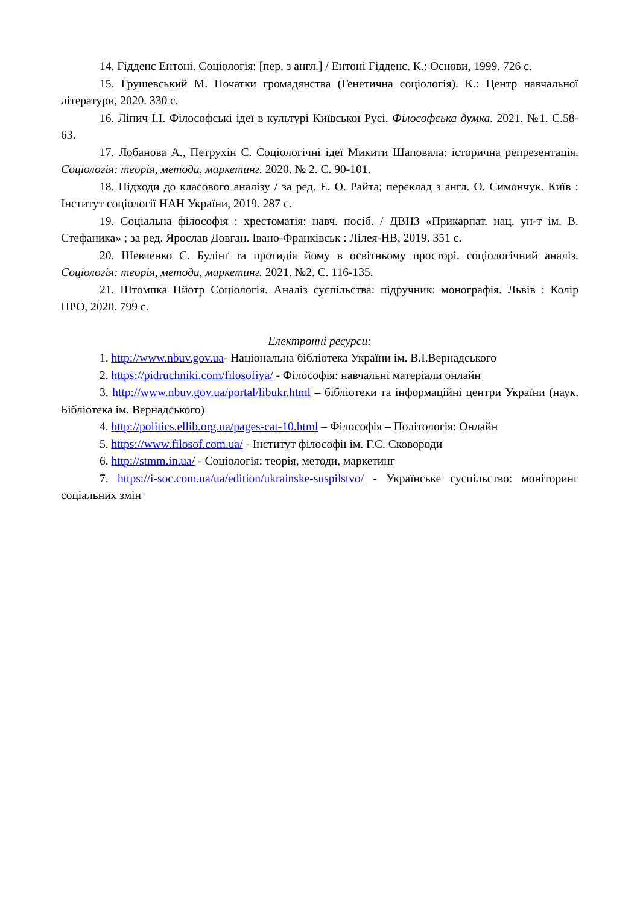14. Гідденс Ентоні. Соціологія: [пер. з англ.] / Ентоні Гідденс. К.: Основи, 1999. 726 с.
15. Грушевський М. Початки громадянства (Генетична соціологія). К.: Центр навчальної літератури, 2020. 330 с.
16. Ліпич І.І. Філософські ідеї в культурі Київської Русі. Філософська думка. 2021. №1. С.58-63.
17. Лобанова А., Петрухін С. Соціологічні ідеї Микити Шаповала: історична репрезентація. Соціологія: теорія, методи, маркетинг. 2020. № 2. С. 90-101.
18. Підходи до класового аналізу / за ред. Е. О. Райта; переклад з англ. О. Симончук. Київ : Інститут соціології НАН України, 2019. 287 с.
19. Соціальна філософія : хрестоматія: навч. посіб. / ДВНЗ «Прикарпат. нац. ун-т ім. В. Стефаника» ; за ред. Ярослав Довган. Івано-Франківськ : Лілея-НВ, 2019. 351 с.
20. Шевченко С. Булінґ та протидія йому в освітньому просторі. соціологічний аналіз. Соціологія: теорія, методи, маркетинг. 2021. №2. С. 116-135.
21. Штомпка Пйотр Соціологія. Аналіз суспільства: підручник: монографія. Львів : Колір ПРО, 2020. 799 с.
Електронні ресурси:
1. http://www.nbuv.gov.ua- Національна бібліотека України ім. В.І.Вернадського
2. https://pidruchniki.com/filosofiya/ - Філософія: навчальні матеріали онлайн
3. http://www.nbuv.gov.ua/portal/libukr.html – бібліотеки та інформаційні центри України (наук. Бібліотека ім. Вернадського)
4. http://politics.ellib.org.ua/pages-cat-10.html – Філософія – Політологія: Онлайн
5. https://www.filosof.com.ua/ - Інститут філософії ім. Г.С. Сковороди
6. http://stmm.in.ua/ - Соціологія: теорія, методи, маркетинг
7. https://i-soc.com.ua/ua/edition/ukrainske-suspilstvo/ - Українське суспільство: моніторинг соціальних змін